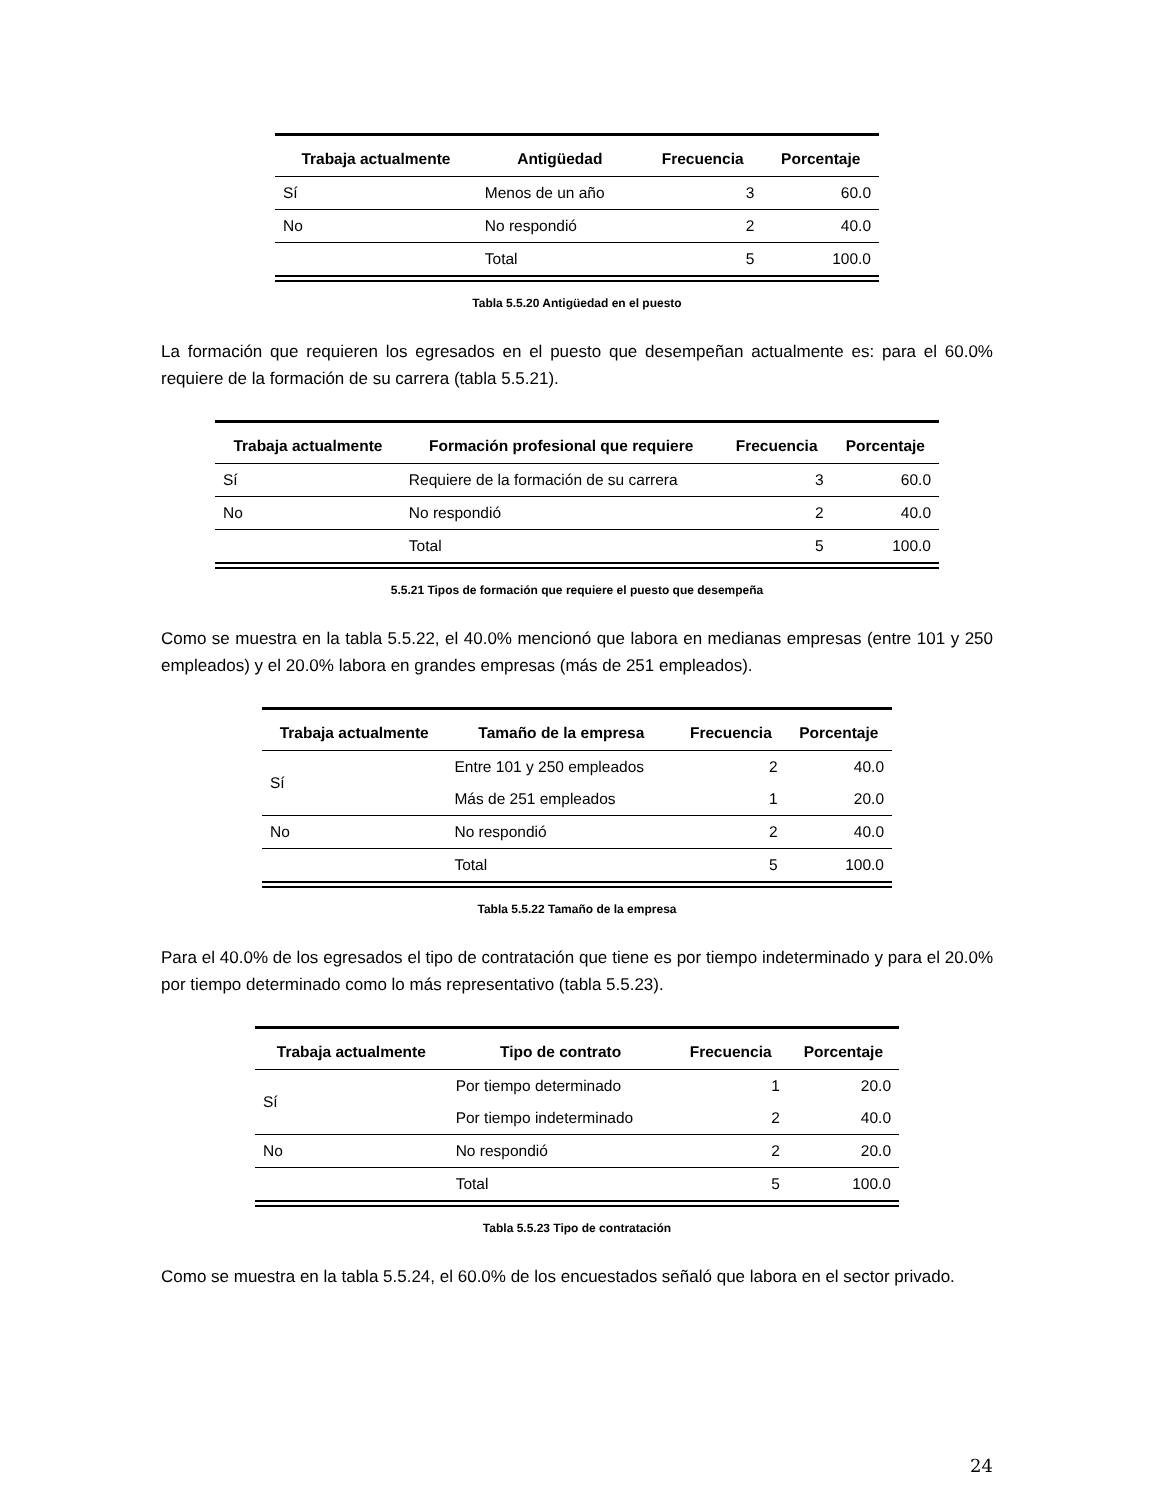| Trabaja actualmente | Antigüedad | Frecuencia | Porcentaje |
| --- | --- | --- | --- |
| Sí | Menos de un año | 3 | 60.0 |
| No | No respondió | 2 | 40.0 |
| | Total | 5 | 100.0 |
Tabla 5.5.20 Antigüedad en el puesto
La formación que requieren los egresados en el puesto que desempeñan actualmente es: para el 60.0% requiere de la formación de su carrera (tabla 5.5.21).
| Trabaja actualmente | Formación profesional que requiere | Frecuencia | Porcentaje |
| --- | --- | --- | --- |
| Sí | Requiere de la formación de su carrera | 3 | 60.0 |
| No | No respondió | 2 | 40.0 |
| | Total | 5 | 100.0 |
5.5.21 Tipos de formación que requiere el puesto que desempeña
Como se muestra en la tabla 5.5.22, el 40.0% mencionó que labora en medianas empresas (entre 101 y 250 empleados) y el 20.0% labora en grandes empresas (más de 251 empleados).
| Trabaja actualmente | Tamaño de la empresa | Frecuencia | Porcentaje |
| --- | --- | --- | --- |
| Sí | Entre 101 y 250 empleados | 2 | 40.0 |
| | Más de 251 empleados | 1 | 20.0 |
| No | No respondió | 2 | 40.0 |
| | Total | 5 | 100.0 |
Tabla 5.5.22 Tamaño de la empresa
Para el 40.0% de los egresados el tipo de contratación que tiene es por tiempo indeterminado y para el 20.0% por tiempo determinado como lo más representativo (tabla 5.5.23).
| Trabaja actualmente | Tipo de contrato | Frecuencia | Porcentaje |
| --- | --- | --- | --- |
| Sí | Por tiempo determinado | 1 | 20.0 |
| | Por tiempo indeterminado | 2 | 40.0 |
| No | No respondió | 2 | 20.0 |
| | Total | 5 | 100.0 |
Tabla 5.5.23 Tipo de contratación
Como se muestra en la tabla 5.5.24, el 60.0% de los encuestados señaló que labora en el sector privado.
24